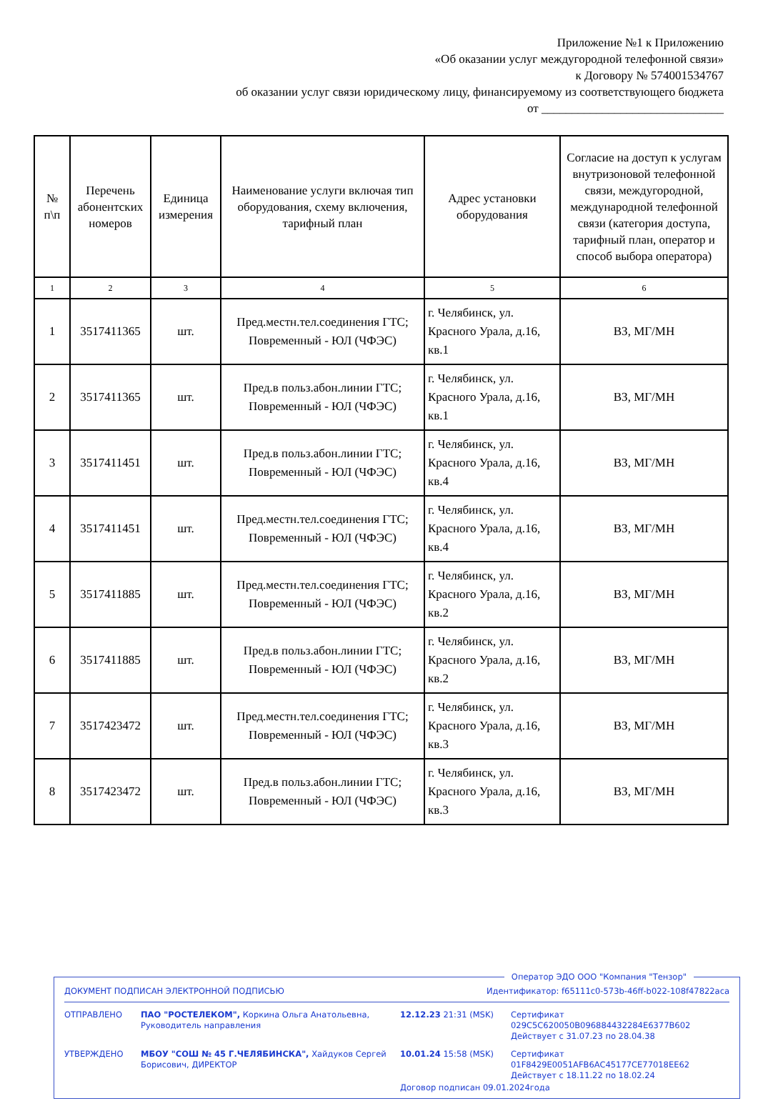Приложение №1 к Приложению
«Об оказании услуг междугородной телефонной связи»
к Договору № 574001534767
об оказании услуг связи юридическому лицу, финансируемому из соответствующего бюджета
от ______________________________
| № п\п | Перечень абонентских номеров | Единица измерения | Наименование услуги включая тип оборудования, схему включения, тарифный план | Адрес установки оборудования | Согласие на доступ к услугам внутризоновой телефонной связи, междугородной, международной телефонной связи (категория доступа, тарифный план, оператор и способ выбора оператора) |
| --- | --- | --- | --- | --- | --- |
| 1 | 2 | 3 | 4 | 5 | 6 |
| 1 | 3517411365 | шт. | Пред.местн.тел.соединения ГТС; Повременный - ЮЛ (ЧФЭС) | г. Челябинск, ул. Красного Урала, д.16, кв.1 | ВЗ, МГ/МН |
| 2 | 3517411365 | шт. | Пред.в польз.абон.линии ГТС; Повременный - ЮЛ (ЧФЭС) | г. Челябинск, ул. Красного Урала, д.16, кв.1 | ВЗ, МГ/МН |
| 3 | 3517411451 | шт. | Пред.в польз.абон.линии ГТС; Повременный - ЮЛ (ЧФЭС) | г. Челябинск, ул. Красного Урала, д.16, кв.4 | ВЗ, МГ/МН |
| 4 | 3517411451 | шт. | Пред.местн.тел.соединения ГТС; Повременный - ЮЛ (ЧФЭС) | г. Челябинск, ул. Красного Урала, д.16, кв.4 | ВЗ, МГ/МН |
| 5 | 3517411885 | шт. | Пред.местн.тел.соединения ГТС; Повременный - ЮЛ (ЧФЭС) | г. Челябинск, ул. Красного Урала, д.16, кв.2 | ВЗ, МГ/МН |
| 6 | 3517411885 | шт. | Пред.в польз.абон.линии ГТС; Повременный - ЮЛ (ЧФЭС) | г. Челябинск, ул. Красного Урала, д.16, кв.2 | ВЗ, МГ/МН |
| 7 | 3517423472 | шт. | Пред.местн.тел.соединения ГТС; Повременный - ЮЛ (ЧФЭС) | г. Челябинск, ул. Красного Урала, д.16, кв.3 | ВЗ, МГ/МН |
| 8 | 3517423472 | шт. | Пред.в польз.абон.линии ГТС; Повременный - ЮЛ (ЧФЭС) | г. Челябинск, ул. Красного Урала, д.16, кв.3 | ВЗ, МГ/МН |
Оператор ЭДО ООО "Компания "Тензор"
ДОКУМЕНТ ПОДПИСАН ЭЛЕКТРОННОЙ ПОДПИСЬЮ Идентификатор: f65111c0-573b-46ff-b022-108f47822aca
ОТПРАВЛЕНО ПАО "РОСТЕЛЕКОМ", Коркина Ольга Анатольевна, Руководитель направления
12.12.23 21:31 (MSK) Сертификат 029C5C620050B096884432284E6377B602
Действует с 31.07.23 по 28.04.38
УТВЕРЖДЕНО МБОУ "СОШ № 45 Г.ЧЕЛЯБИНСКА", Хайдуков Сергей Борисович, ДИРЕКТОР
10.01.24 15:58 (MSK) Сертификат 01F8429E0051AFB6AC45177CE77018EE62
Действует с 18.11.22 по 18.02.24
Договор подписан 09.01.2024года